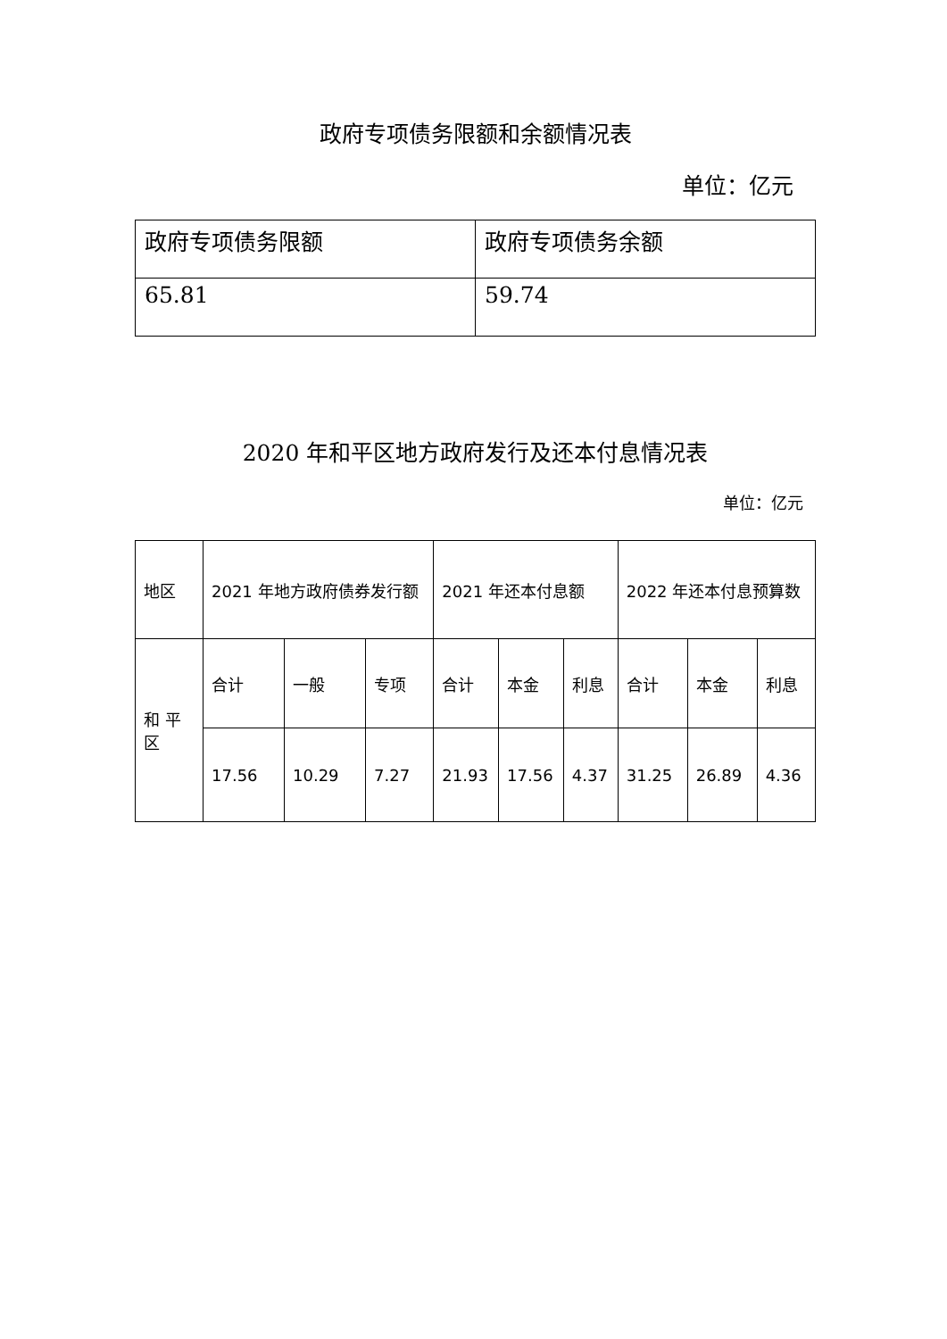政府专项债务限额和余额情况表
单位：亿元
| 政府专项债务限额 | 政府专项债务余额 |
| 65.81 | 59.74 |
2020 年和平区地方政府发行及还本付息情况表
单位：亿元
| 地区 | 2021 年地方政府债券发行额 | | | 2021 年还本付息额 | | | 2022 年还本付息预算数 | | |
| 和 平区 | 合计 | 一般 | 专项 | 合计 | 本金 | 利息 | 合计 | 本金 | 利息 |
| | 17.56 | 10.29 | 7.27 | 21.93 | 17.56 | 4.37 | 31.25 | 26.89 | 4.36 |